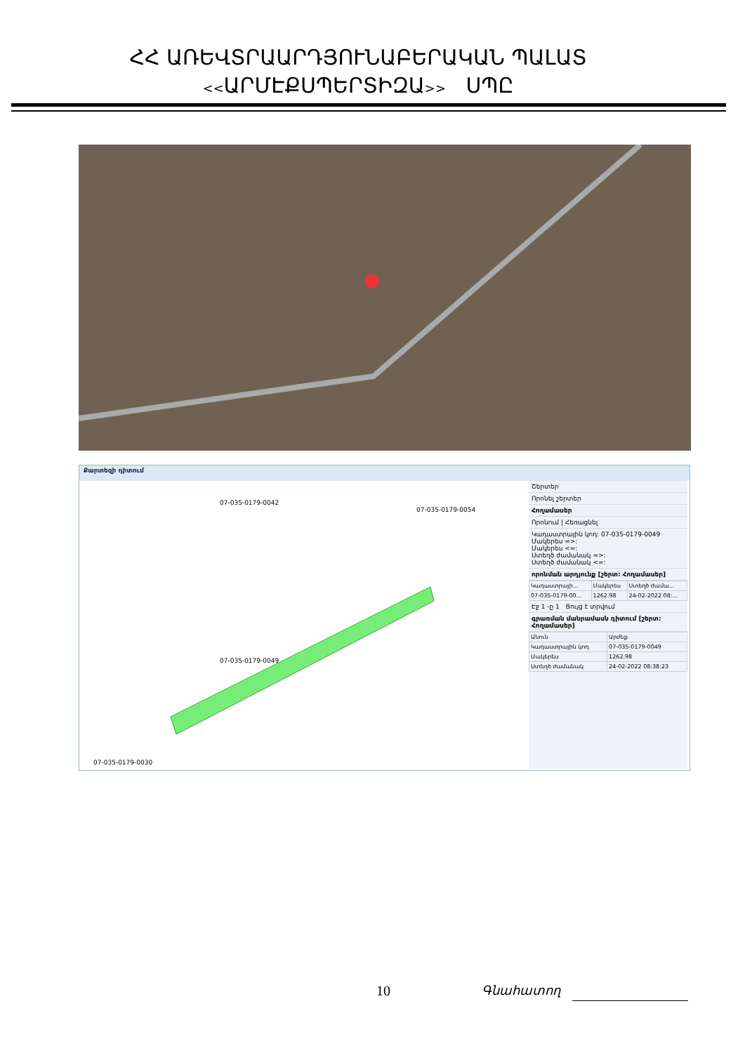ՀՀ ԱՌԵՎՏՐԱԱՐԴՅՈՒՆԱԲԵՐԱԿԱՆ ՊԱԼԱՏ
<<ԱՐՄԷՔՍՊԵՐՏԻԶԱ>> ՍՊԸ
Քարտեզի դիտում
07-035-0179-0042
07-035-0179-0054
07-035-0179-0049
07-035-0179-0030
Շերտեր
Որոնել շերտեր
Հողամասեր
Որոնում | Հեռացնել
Կադաստրային կոդ: 07-035-0179-0049
Մակերես =>:
Մակերես <=:
Ստեղծ ժամանակ =>:
Ստեղծ ժամանակ <=:
որոնման արդյունք [շերտ: Հողամասեր]
| Կադաստրայի... | Մակերես | Ստեղծ ժամա... |
| --- | --- | --- |
| 07-035-0179-00... | 1262.98 | 24-02-2022 08:... |
Էջ 1 -ը 1 Ցույց է տրվում
գրառման մանրամասն դիտում [շերտ: Հողամասեր]
| Անուն | Արժեք |
| --- | --- |
| Կադաստրային կոդ | 07-035-0179-0049 |
| Մակերես | 1262.98 |
| Ստեղծ ժամանակ | 24-02-2022 08:38:23 |
10 Գնահատող